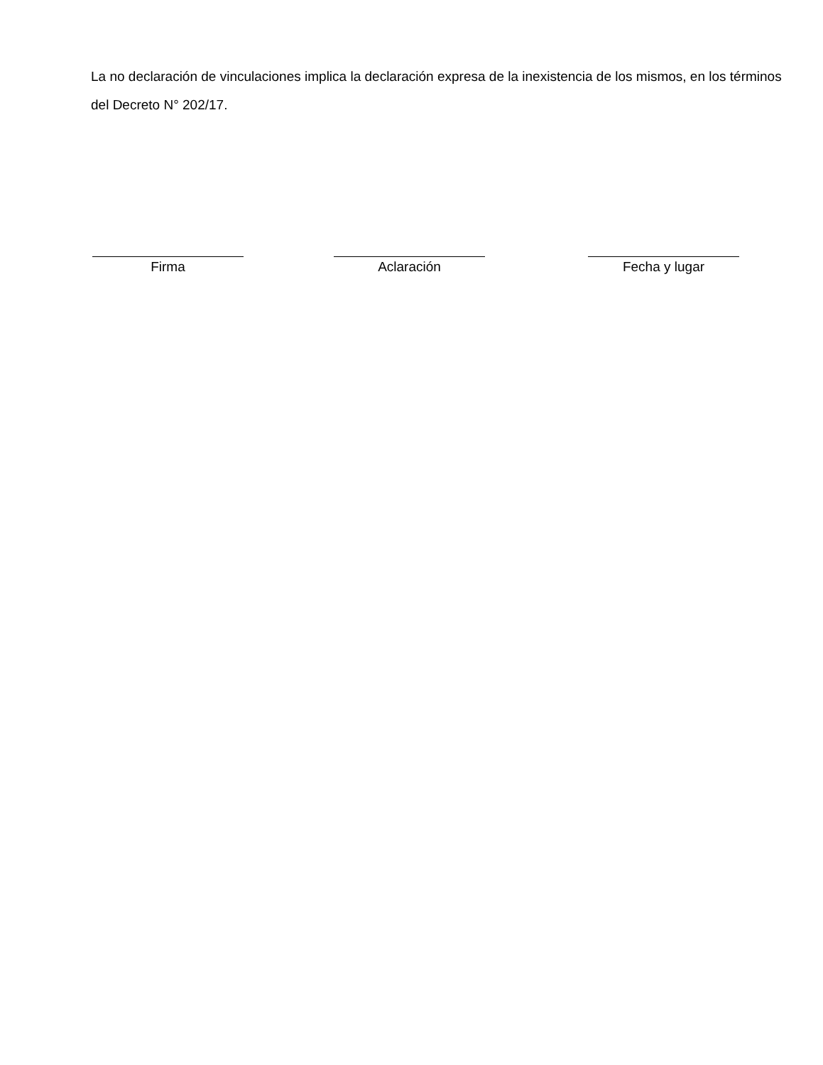La no declaración de vinculaciones implica la declaración expresa de la inexistencia de los mismos, en los términos del Decreto N° 202/17.
Firma Aclaración Fecha y lugar